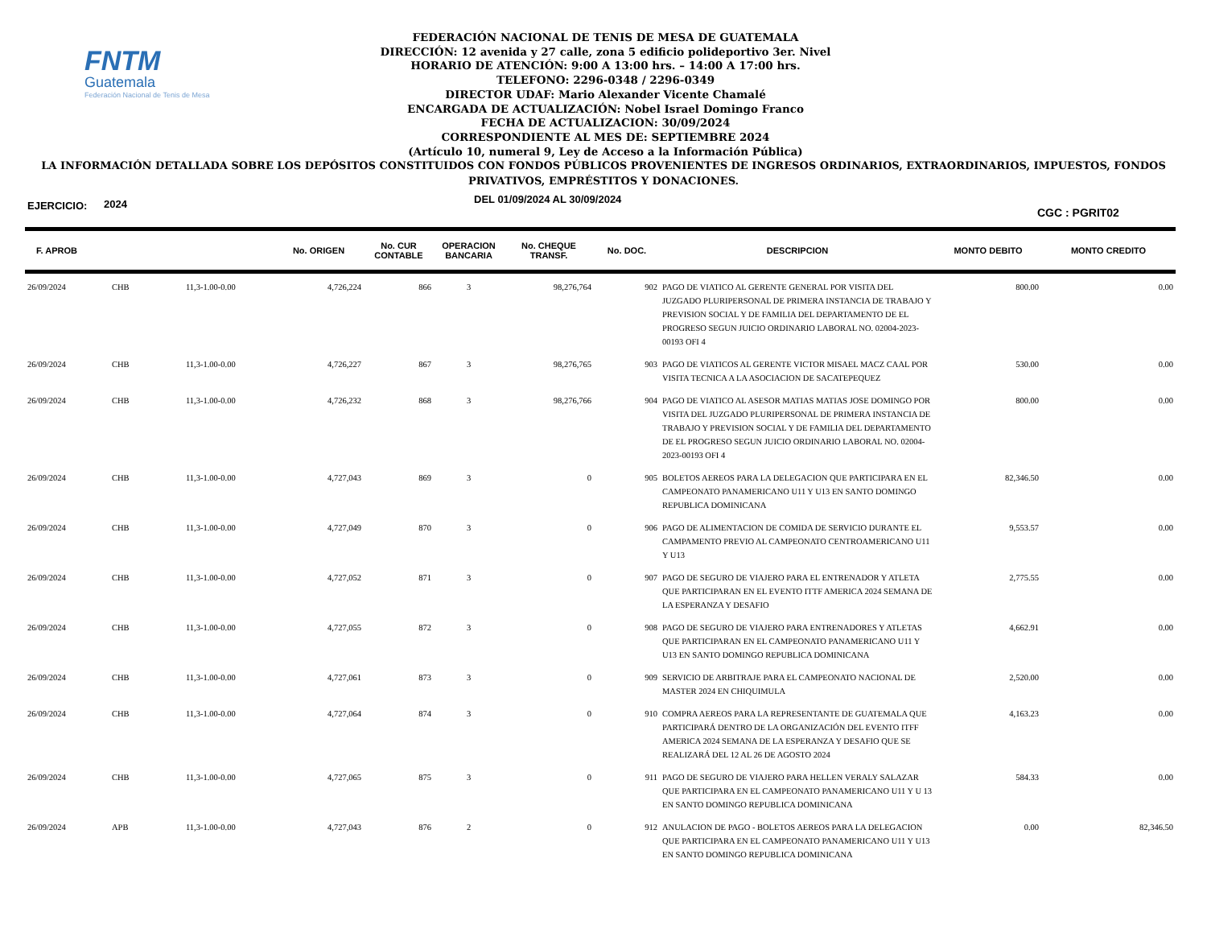FNTM
Guatemala
Federación Nacional de Tenis de Mesa
FEDERACIÓN NACIONAL DE TENIS DE MESA DE GUATEMALA
DIRECCIÓN: 12 avenida y 27 calle, zona 5 edificio polideportivo 3er. Nivel
HORARIO DE ATENCIÓN: 9:00 A 13:00 hrs. – 14:00 A 17:00 hrs.
TELEFONO: 2296-0348 / 2296-0349
DIRECTOR UDAF: Mario Alexander Vicente Chamalé
ENCARGADA DE ACTUALIZACIÓN: Nobel Israel Domingo Franco
FECHA DE ACTUALIZACION: 30/09/2024
CORRESPONDIENTE AL MES DE: SEPTIEMBRE 2024
(Artículo 10, numeral 9, Ley de Acceso a la Información Pública)
LA INFORMACIÓN DETALLADA SOBRE LOS DEPÓSITOS CONSTITUIDOS CON FONDOS PÚBLICOS PROVENIENTES DE INGRESOS ORDINARIOS, EXTRAORDINARIOS, IMPUESTOS, FONDOS PRIVATIVOS, EMPRÉSTITOS Y DONACIONES.
EJERCICIO: 2024 DEL 01/09/2024 AL 30/09/2024 CGC : PGRIT02
| F. APROB | | | No. ORIGEN | No. CUR CONTABLE | OPERACION BANCARIA | No. CHEQUE TRANSF. | No. DOC. | DESCRIPCION | MONTO DEBITO | MONTO CREDITO |
| --- | --- | --- | --- | --- | --- | --- | --- | --- | --- | --- |
| 26/09/2024 | CHB | 11,3-1.00-0.00 | 4,726,224 | 866 | 3 | 98,276,764 | 902 | PAGO DE VIATICO AL GERENTE GENERAL POR VISITA DEL JUZGADO PLURIPERSONAL DE PRIMERA INSTANCIA DE TRABAJO Y PREVISION SOCIAL Y DE FAMILIA DEL DEPARTAMENTO DE EL PROGRESO SEGUN JUICIO ORDINARIO LABORAL NO. 02004-2023-00193 OFI 4 | 800.00 | 0.00 |
| 26/09/2024 | CHB | 11,3-1.00-0.00 | 4,726,227 | 867 | 3 | 98,276,765 | 903 | PAGO DE VIATICOS AL GERENTE VICTOR MISAEL MACZ CAAL POR VISITA TECNICA A LA ASOCIACION DE SACATEPEQUEZ | 530.00 | 0.00 |
| 26/09/2024 | CHB | 11,3-1.00-0.00 | 4,726,232 | 868 | 3 | 98,276,766 | 904 | PAGO DE VIATICO AL ASESOR MATIAS MATIAS JOSE DOMINGO POR VISITA DEL JUZGADO PLURIPERSONAL DE PRIMERA INSTANCIA DE TRABAJO Y PREVISION SOCIAL Y DE FAMILIA DEL DEPARTAMENTO DE EL PROGRESO SEGUN JUICIO ORDINARIO LABORAL NO. 02004-2023-00193 OFI 4 | 800.00 | 0.00 |
| 26/09/2024 | CHB | 11,3-1.00-0.00 | 4,727,043 | 869 | 3 | 0 | 905 | BOLETOS AEREOS PARA LA DELEGACION QUE PARTICIPARA EN EL CAMPEONATO PANAMERICANO U11 Y U13 EN SANTO DOMINGO REPUBLICA DOMINICANA | 82,346.50 | 0.00 |
| 26/09/2024 | CHB | 11,3-1.00-0.00 | 4,727,049 | 870 | 3 | 0 | 906 | PAGO DE ALIMENTACION DE COMIDA DE SERVICIO DURANTE EL CAMPAMENTO PREVIO AL CAMPEONATO CENTROAMERICANO U11 Y U13 | 9,553.57 | 0.00 |
| 26/09/2024 | CHB | 11,3-1.00-0.00 | 4,727,052 | 871 | 3 | 0 | 907 | PAGO DE SEGURO DE VIAJERO PARA EL ENTRENADOR Y ATLETA QUE PARTICIPARAN EN EL EVENTO ITTF AMERICA 2024 SEMANA DE LA ESPERANZA Y DESAFIO | 2,775.55 | 0.00 |
| 26/09/2024 | CHB | 11,3-1.00-0.00 | 4,727,055 | 872 | 3 | 0 | 908 | PAGO DE SEGURO DE VIAJERO PARA ENTRENADORES Y ATLETAS QUE PARTICIPARAN EN EL CAMPEONATO PANAMERICANO U11 Y U13 EN SANTO DOMINGO REPUBLICA DOMINICANA | 4,662.91 | 0.00 |
| 26/09/2024 | CHB | 11,3-1.00-0.00 | 4,727,061 | 873 | 3 | 0 | 909 | SERVICIO DE ARBITRAJE PARA EL CAMPEONATO NACIONAL DE MASTER 2024 EN CHIQUIMULA | 2,520.00 | 0.00 |
| 26/09/2024 | CHB | 11,3-1.00-0.00 | 4,727,064 | 874 | 3 | 0 | 910 | COMPRA AEREOS PARA LA REPRESENTANTE DE GUATEMALA QUE PARTICIPARÁ DENTRO DE LA ORGANIZACIÓN DEL EVENTO ITFF AMERICA 2024 SEMANA DE LA ESPERANZA Y DESAFIO QUE SE REALIZARÁ DEL 12 AL 26 DE AGOSTO 2024 | 4,163.23 | 0.00 |
| 26/09/2024 | CHB | 11,3-1.00-0.00 | 4,727,065 | 875 | 3 | 0 | 911 | PAGO DE SEGURO DE VIAJERO PARA HELLEN VERALY SALAZAR QUE PARTICIPARA EN EL CAMPEONATO PANAMERICANO U11 Y U 13 EN SANTO DOMINGO REPUBLICA DOMINICANA | 584.33 | 0.00 |
| 26/09/2024 | APB | 11,3-1.00-0.00 | 4,727,043 | 876 | 2 | 0 | 912 | ANULACION DE PAGO - BOLETOS AEREOS PARA LA DELEGACION QUE PARTICIPARA EN EL CAMPEONATO PANAMERICANO U11 Y U13 EN SANTO DOMINGO REPUBLICA DOMINICANA | 0.00 | 82,346.50 |